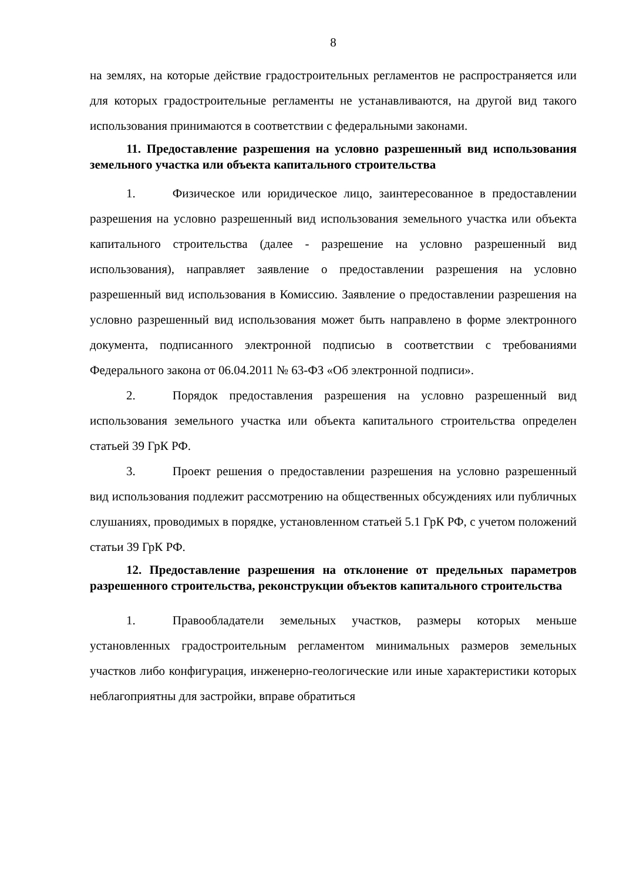8
на землях, на которые действие градостроительных регламентов не распространяется или для которых градостроительные регламенты не устанавливаются, на другой вид такого использования принимаются в соответствии с федеральными законами.
11. Предоставление разрешения на условно разрешенный вид использования земельного участка или объекта капитального строительства
1. Физическое или юридическое лицо, заинтересованное в предоставлении разрешения на условно разрешенный вид использования земельного участка или объекта капитального строительства (далее - разрешение на условно разрешенный вид использования), направляет заявление о предоставлении разрешения на условно разрешенный вид использования в Комиссию. Заявление о предоставлении разрешения на условно разрешенный вид использования может быть направлено в форме электронного документа, подписанного электронной подписью в соответствии с требованиями Федерального закона от 06.04.2011 № 63-ФЗ «Об электронной подписи».
2. Порядок предоставления разрешения на условно разрешенный вид использования земельного участка или объекта капитального строительства определен статьей 39 ГрК РФ.
3. Проект решения о предоставлении разрешения на условно разрешенный вид использования подлежит рассмотрению на общественных обсуждениях или публичных слушаниях, проводимых в порядке, установленном статьей 5.1 ГрК РФ, с учетом положений статьи 39 ГрК РФ.
12. Предоставление разрешения на отклонение от предельных параметров разрешенного строительства, реконструкции объектов капитального строительства
1. Правообладатели земельных участков, размеры которых меньше установленных градостроительным регламентом минимальных размеров земельных участков либо конфигурация, инженерно-геологические или иные характеристики которых неблагоприятны для застройки, вправе обратиться